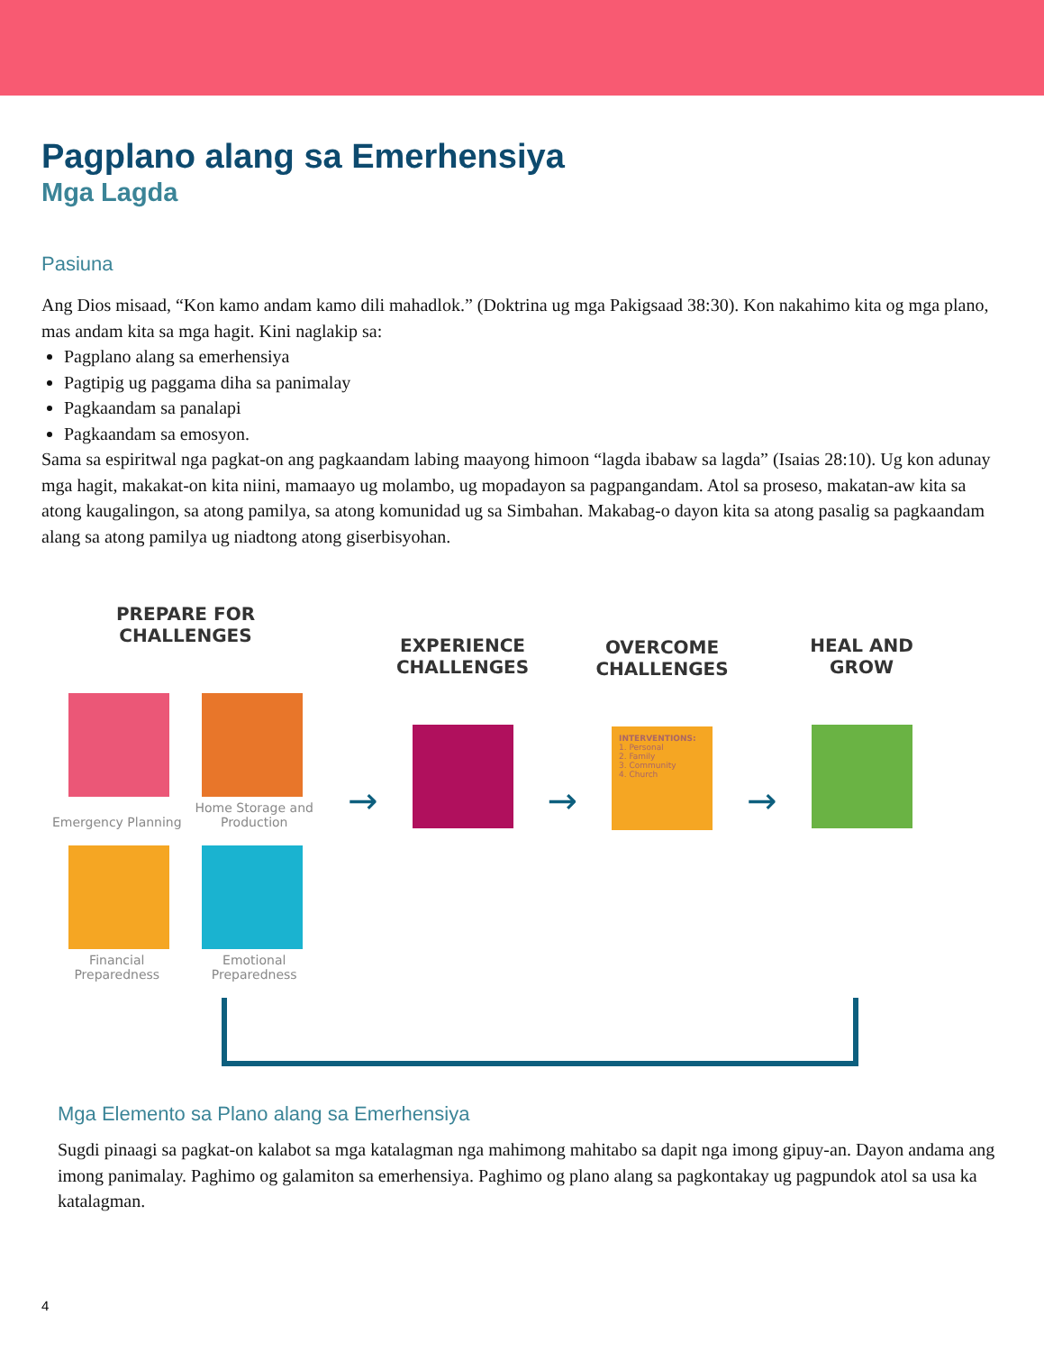Pagplano alang sa Emerhensiya
Mga Lagda
Pasiuna
Ang Dios misaad, “Kon kamo andam kamo dili mahadlok.” (Doktrina ug mga Pakigsaad 38:30). Kon nakahimo kita og mga plano, mas andam kita sa mga hagit. Kini naglakip sa:
Pagplano alang sa emerhensiya
Pagtipig ug paggama diha sa panimalay
Pagkaandam sa panalapi
Pagkaandam sa emosyon.
Sama sa espiritwal nga pagkat-on ang pagkaandam labing maayong himoon “lagda ibabaw sa lagda” (Isaias 28:10). Ug kon adunay mga hagit, makakat-on kita niini, mamaayo ug molambo, ug mopadayon sa pagpangandam. Atol sa proseso, makatan-aw kita sa atong kaugalingon, sa atong pamilya, sa atong komunidad ug sa Simbahan. Makabag-o dayon kita sa atong pasalig sa pagkaandam alang sa atong pamilya ug niadtong atong giserbisyohan.
PREPARE FOR
CHALLENGES
Emergency Planning Home Storage and Production
Financial Preparedness Emotional Preparedness
→
EXPERIENCE
CHALLENGES
→
OVERCOME
CHALLENGES
INTERVENTIONS:
1. Personal
2. Family
3. Community
4. Church
→
HEAL AND
GROW
Mga Elemento sa Plano alang sa Emerhensiya
Sugdi pinaagi sa pagkat-on kalabot sa mga katalagman nga mahimong mahitabo sa dapit nga imong gipuy-an. Dayon andama ang imong panimalay. Paghimo og galamiton sa emerhensiya. Paghimo og plano alang sa pagkontakay ug pagpundok atol sa usa ka katalagman.
4